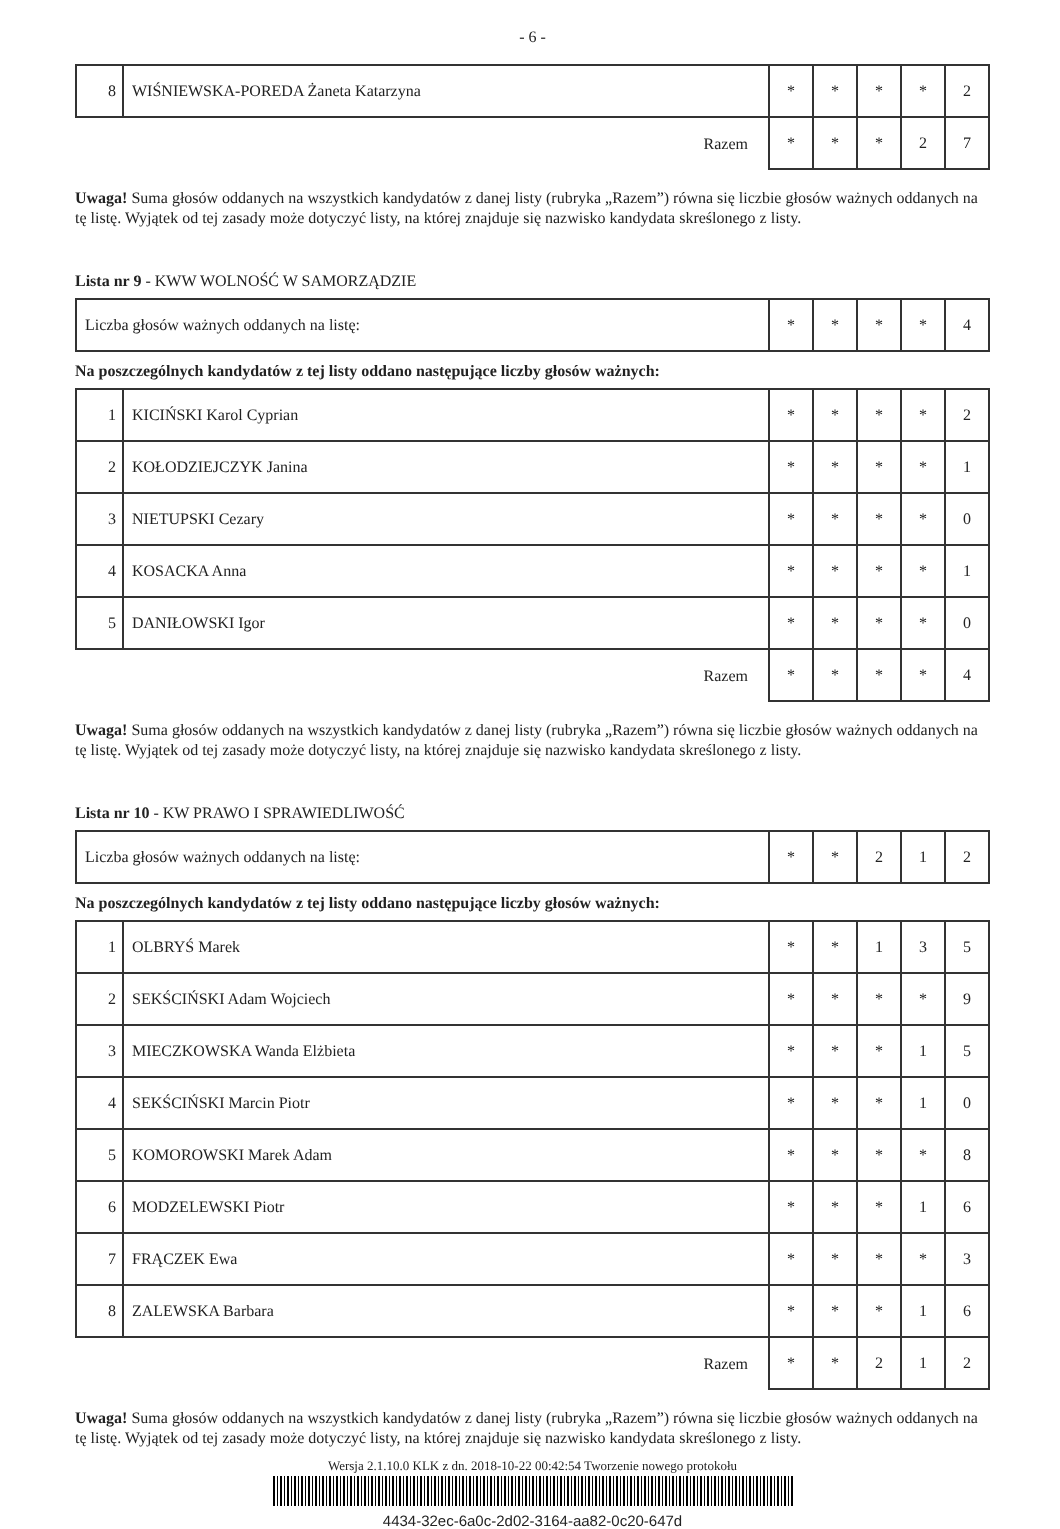- 6 -
| 8 | WIŚNIEWSKA-POREDA Żaneta Katarzyna | * | * | * | * | 2 |
| Razem | | * | * | * | 2 | 7 |
Uwaga! Suma głosów oddanych na wszystkich kandydatów z danej listy (rubryka „Razem”) równa się liczbie głosów ważnych oddanych na tę listę. Wyjątek od tej zasady może dotyczyć listy, na której znajduje się nazwisko kandydata skreślonego z listy.
Lista nr 9 - KWW WOLNOŚĆ W SAMORZĄDZIE
| Liczba głosów ważnych oddanych na listę: | * | * | * | * | 4 |
Na poszczególnych kandydatów z tej listy oddano następujące liczby głosów ważnych:
| 1 | KICIŃSKI Karol Cyprian | * | * | * | * | 2 |
| 2 | KOŁODZIEJCZYK Janina | * | * | * | * | 1 |
| 3 | NIETUPSKI Cezary | * | * | * | * | 0 |
| 4 | KOSACKA Anna | * | * | * | * | 1 |
| 5 | DANIŁOWSKI Igor | * | * | * | * | 0 |
| Razem | | * | * | * | * | 4 |
Uwaga! Suma głosów oddanych na wszystkich kandydatów z danej listy (rubryka „Razem”) równa się liczbie głosów ważnych oddanych na tę listę. Wyjątek od tej zasady może dotyczyć listy, na której znajduje się nazwisko kandydata skreślonego z listy.
Lista nr 10 - KW PRAWO I SPRAWIEDLIWOŚĆ
| Liczba głosów ważnych oddanych na listę: | * | * | 2 | 1 | 2 |
Na poszczególnych kandydatów z tej listy oddano następujące liczby głosów ważnych:
| 1 | OLBRYŚ Marek | * | * | 1 | 3 | 5 |
| 2 | SEKŚCIŃSKI Adam Wojciech | * | * | * | * | 9 |
| 3 | MIECZKOWSKA Wanda Elżbieta | * | * | * | 1 | 5 |
| 4 | SEKŚCIŃSKI Marcin Piotr | * | * | * | 1 | 0 |
| 5 | KOMOROWSKI Marek Adam | * | * | * | * | 8 |
| 6 | MODZELEWSKI Piotr | * | * | * | 1 | 6 |
| 7 | FRĄCZEK Ewa | * | * | * | * | 3 |
| 8 | ZALEWSKA Barbara | * | * | * | 1 | 6 |
| Razem | | * | * | 2 | 1 | 2 |
Uwaga! Suma głosów oddanych na wszystkich kandydatów z danej listy (rubryka „Razem”) równa się liczbie głosów ważnych oddanych na tę listę. Wyjątek od tej zasady może dotyczyć listy, na której znajduje się nazwisko kandydata skreślonego z listy.
Wersja 2.1.10.0 KLK z dn. 2018-10-22 00:42:54 Tworzenie nowego protokołu
4434-32ec-6a0c-2d02-3164-aa82-0c20-647d